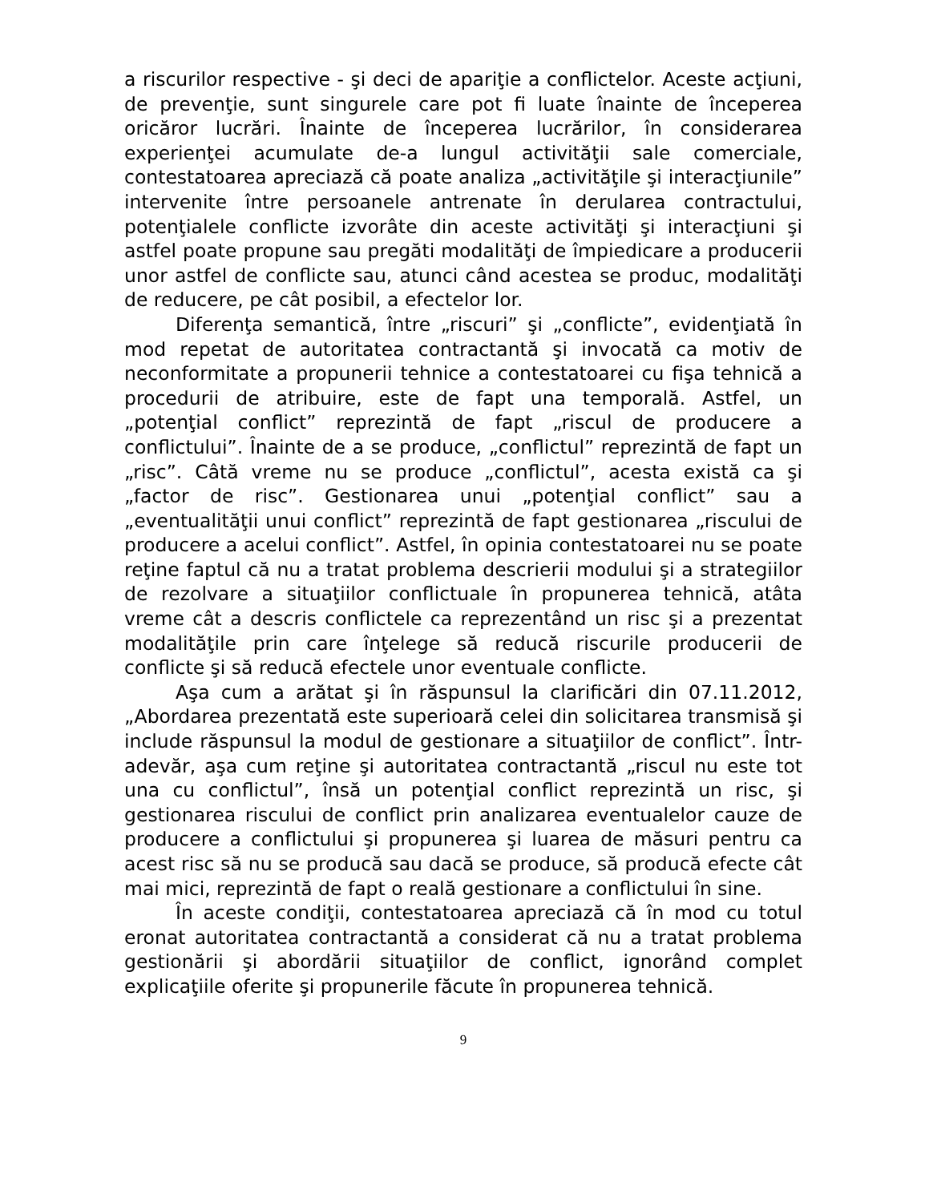a riscurilor respective - şi deci de apariţie a conflictelor. Aceste acţiuni, de prevenţie, sunt singurele care pot fi luate înainte de începerea oricăror lucrări. Înainte de începerea lucrărilor, în considerarea experienţei acumulate de-a lungul activităţii sale comerciale, contestatoarea apreciază că poate analiza „activităţile şi interacţiunile” intervenite între persoanele antrenate în derularea contractului, potenţialele conflicte izvorâte din aceste activităţi şi interacţiuni şi astfel poate propune sau pregăti modalităţi de împiedicare a producerii unor astfel de conflicte sau, atunci când acestea se produc, modalităţi de reducere, pe cât posibil, a efectelor lor.
Diferenţa semantică, între „riscuri” şi „conflicte”, evidenţiată în mod repetat de autoritatea contractantă şi invocată ca motiv de neconformitate a propunerii tehnice a contestatoarei cu fişa tehnică a procedurii de atribuire, este de fapt una temporală. Astfel, un „potenţial conflict” reprezintă de fapt „riscul de producere a conflictului”. Înainte de a se produce, „conflictul” reprezintă de fapt un „risc”. Câtă vreme nu se produce „conflictul”, acesta există ca şi „factor de risc”. Gestionarea unui „potenţial conflict” sau a „eventualităţii unui conflict” reprezintă de fapt gestionarea „riscului de producere a acelui conflict”. Astfel, în opinia contestatoarei nu se poate reţine faptul că nu a tratat problema descrierii modului şi a strategiilor de rezolvare a situaţiilor conflictuale în propunerea tehnică, atâta vreme cât a descris conflictele ca reprezentând un risc şi a prezentat modalităţile prin care înţelege să reducă riscurile producerii de conflicte şi să reducă efectele unor eventuale conflicte.
Aşa cum a arătat şi în răspunsul la clarificări din 07.11.2012, „Abordarea prezentată este superioară celei din solicitarea transmisă şi include răspunsul la modul de gestionare a situaţiilor de conflict”. Într-adevăr, aşa cum reţine şi autoritatea contractantă „riscul nu este tot una cu conflictul”, însă un potenţial conflict reprezintă un risc, şi gestionarea riscului de conflict prin analizarea eventualelor cauze de producere a conflictului şi propunerea şi luarea de măsuri pentru ca acest risc să nu se producă sau dacă se produce, să producă efecte cât mai mici, reprezintă de fapt o reală gestionare a conflictului în sine.
În aceste condiţii, contestatoarea apreciază că în mod cu totul eronat autoritatea contractantă a considerat că nu a tratat problema gestionării şi abordării situaţiilor de conflict, ignorând complet explicaţiile oferite şi propunerile făcute în propunerea tehnică.
9